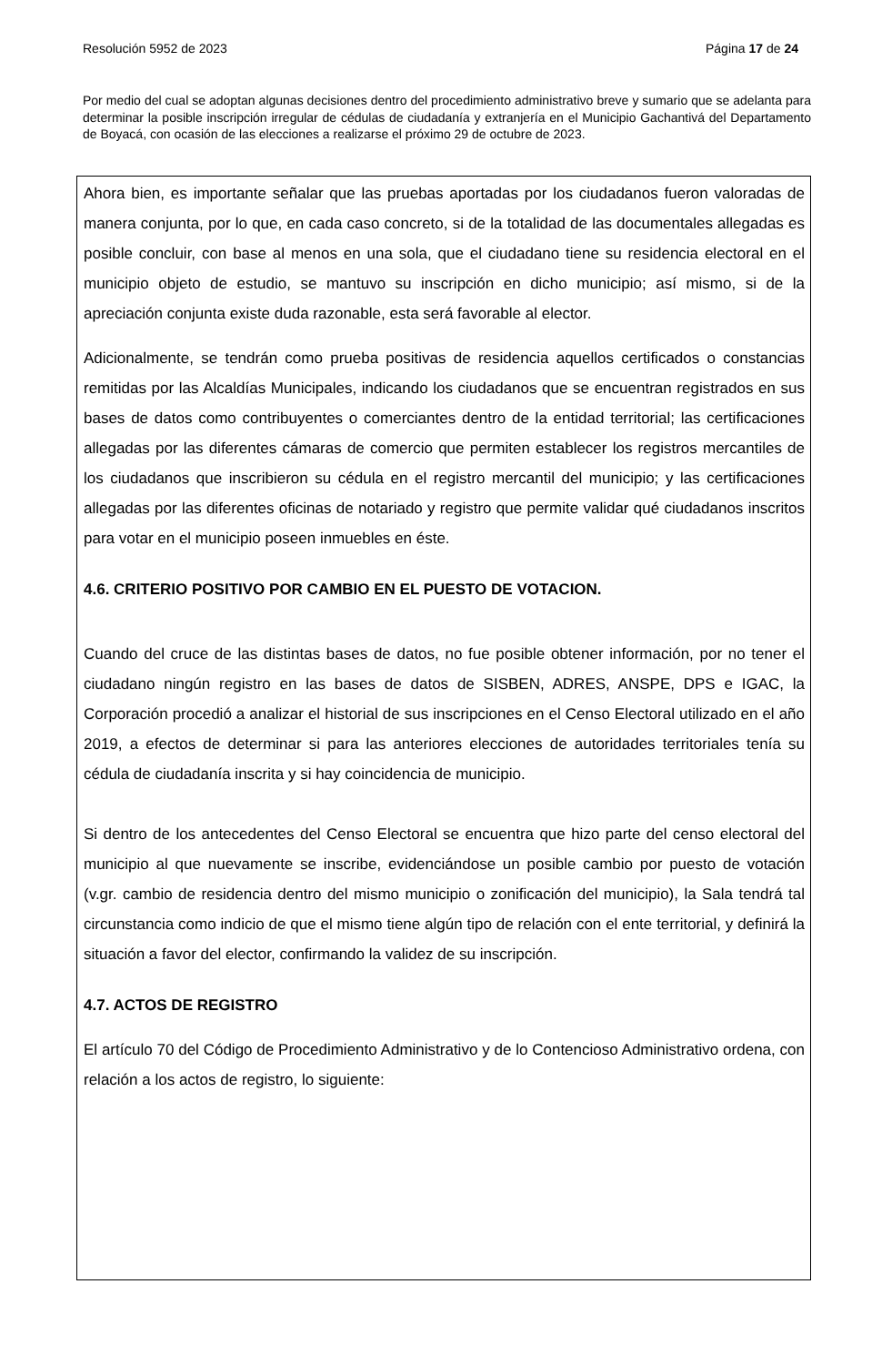Resolución 5952 de 2023 Página 17 de 24
Por medio del cual se adoptan algunas decisiones dentro del procedimiento administrativo breve y sumario que se adelanta para determinar la posible inscripción irregular de cédulas de ciudadanía y extranjería en el Municipio Gachantivá del Departamento de Boyacá, con ocasión de las elecciones a realizarse el próximo 29 de octubre de 2023.
Ahora bien, es importante señalar que las pruebas aportadas por los ciudadanos fueron valoradas de manera conjunta, por lo que, en cada caso concreto, si de la totalidad de las documentales allegadas es posible concluir, con base al menos en una sola, que el ciudadano tiene su residencia electoral en el municipio objeto de estudio, se mantuvo su inscripción en dicho municipio; así mismo, si de la apreciación conjunta existe duda razonable, esta será favorable al elector.
Adicionalmente, se tendrán como prueba positivas de residencia aquellos certificados o constancias remitidas por las Alcaldías Municipales, indicando los ciudadanos que se encuentran registrados en sus bases de datos como contribuyentes o comerciantes dentro de la entidad territorial; las certificaciones allegadas por las diferentes cámaras de comercio que permiten establecer los registros mercantiles de los ciudadanos que inscribieron su cédula en el registro mercantil del municipio; y las certificaciones allegadas por las diferentes oficinas de notariado y registro que permite validar qué ciudadanos inscritos para votar en el municipio poseen inmuebles en éste.
4.6. CRITERIO POSITIVO POR CAMBIO EN EL PUESTO DE VOTACION.
Cuando del cruce de las distintas bases de datos, no fue posible obtener información, por no tener el ciudadano ningún registro en las bases de datos de SISBEN, ADRES, ANSPE, DPS e IGAC, la Corporación procedió a analizar el historial de sus inscripciones en el Censo Electoral utilizado en el año 2019, a efectos de determinar si para las anteriores elecciones de autoridades territoriales tenía su cédula de ciudadanía inscrita y si hay coincidencia de municipio.
Si dentro de los antecedentes del Censo Electoral se encuentra que hizo parte del censo electoral del municipio al que nuevamente se inscribe, evidenciándose un posible cambio por puesto de votación (v.gr. cambio de residencia dentro del mismo municipio o zonificación del municipio), la Sala tendrá tal circunstancia como indicio de que el mismo tiene algún tipo de relación con el ente territorial, y definirá la situación a favor del elector, confirmando la validez de su inscripción.
4.7. ACTOS DE REGISTRO
El artículo 70 del Código de Procedimiento Administrativo y de lo Contencioso Administrativo ordena, con relación a los actos de registro, lo siguiente: